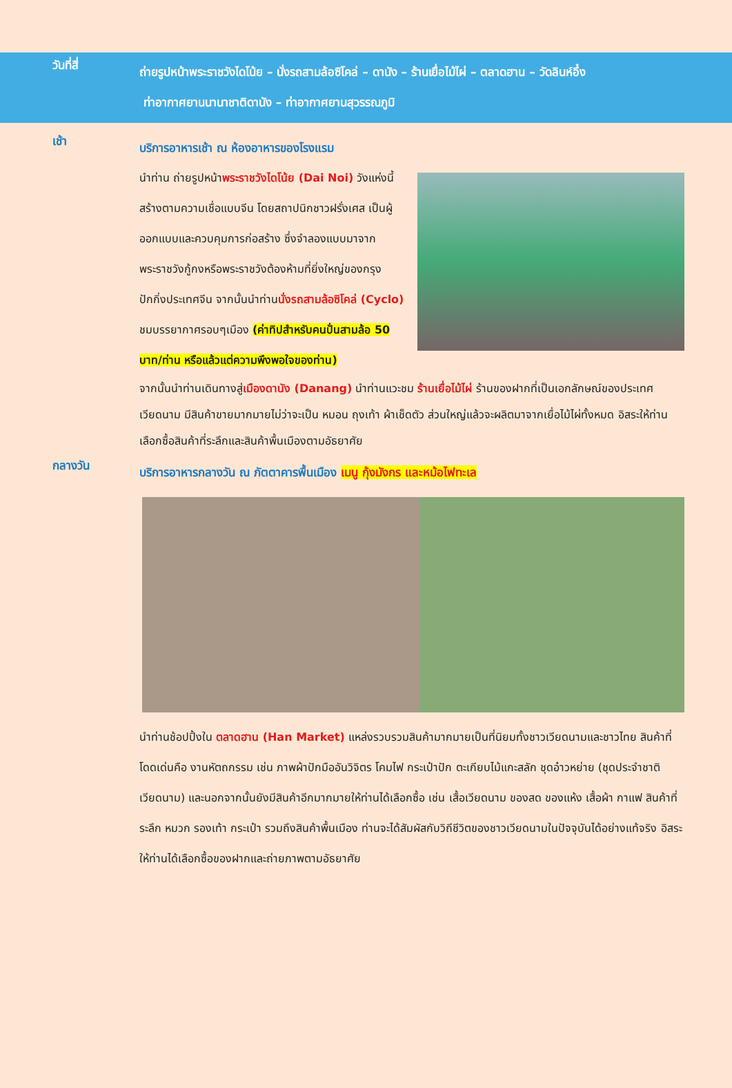วันที่สี่
ถ่ายรูปหน้าพระราชวังไดโน้ย – นั่งรถสามล้อซิโคล่ – ดานัง – ร้านเยื่อไม้ไผ่ – ตลาดฮาน – วัดลินห์อึ๋ง
ท่าอากาศยานนานาชาติดานัง – ท่าอากาศยานสุวรรณภูมิ
เช้า
บริการอาหารเช้า ณ ห้องอาหารของโรงแรม
นำท่าน ถ่ายรูปหน้าพระราชวังไดโน้ย (Dai Noi) วังแห่งนี้สร้างตามความเชื่อแบบจีน โดยสถาปนิกชาวฝรั่งเศส เป็นผู้ออกแบบและควบคุมการก่อสร้าง ซึ่งจำลองแบบมาจากพระราชวังกู้กงหรือพระราชวังต้องห้ามที่ยิ่งใหญ่ของกรุงปักกิ่งประเทศจีน จากนั้นนำท่านนั่งรถสามล้อซิโคล่ (Cyclo) ชมบรรยากาศรอบๆเมือง (ค่าทิปสำหรับคนปั่นสามล้อ 50 บาท/ท่าน หรือแล้วแต่ความพึงพอใจของท่าน)
จากนั้นนำท่านเดินทางสู่เมืองดานัง (Danang) นำท่านแวะชม ร้านเยื่อไม้ไผ่ ร้านของฝากที่เป็นเอกลักษณ์ของประเทศเวียดนาม มีสินค้าขายมากมายไม่ว่าจะเป็น หมอน ถุงเท้า ผ้าเช็ดตัว ส่วนใหญ่แล้วจะผลิตมาจากเยื่อไม้ไผ่ทั้งหมด อิสระให้ท่านเลือกซื้อสินค้าที่ระลึกและสินค้าพื้นเมืองตามอัธยาศัย
กลางวัน
บริการอาหารกลางวัน ณ ภัตตาคารพื้นเมือง เมนู กุ้งมังกร และหม้อไฟทะเล
นำท่านช้อปปิ้งใน ตลาดฮาน (Han Market) แหล่งรวบรวมสินค้ามากมายเป็นที่นิยมทั้งชาวเวียดนามและชาวไทย สินค้าที่โดดเด่นคือ งานหัตถกรรม เช่น ภาพผ้าปักมืออันวิจิตร โคมไฟ กระเป๋าปัก ตะเกียบไม้แกะสลัก ชุดอ๋าวหย่าย (ชุดประจำชาติเวียดนาม) และนอกจากนั้นยังมีสินค้าอีกมากมายให้ท่านได้เลือกซื้อ เช่น เสื้อเวียดนาม ของสด ของแห้ง เสื้อผ้า กาแฟ สินค้าที่ระลึก หมวก รองเท้า กระเป๋า รวมถึงสินค้าพื้นเมือง ท่านจะได้สัมผัสกับวิถีชีวิตของชาวเวียดนามในปัจจุบันได้อย่างแท้จริง อิสระให้ท่านได้เลือกซื้อของฝากและถ่ายภาพตามอัธยาศัย